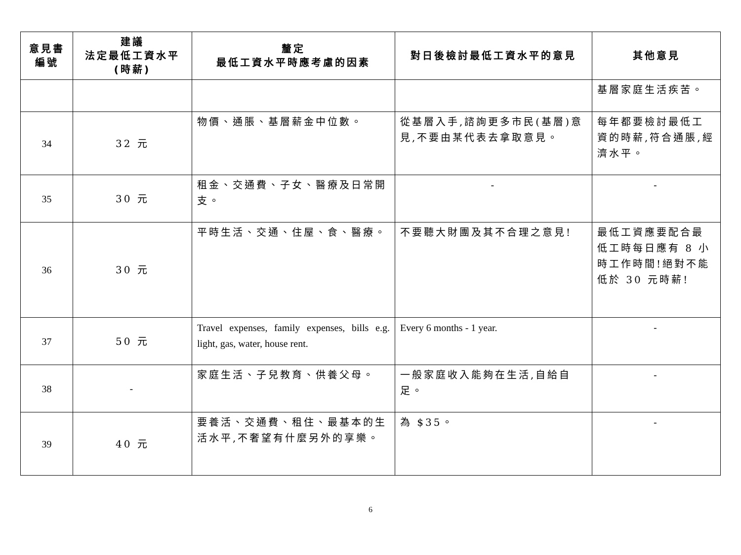| 意見書 編號 | 建議 法定最低工資水平 (時薪) | 釐定 最低工資水平時應考慮的因素 | 對日後檢討最低工資水平的意見 | 其他意見 |
| --- | --- | --- | --- | --- |
| | | | | 基層家庭生活疾苦。 |
| 34 | 32 元 | 物價、通脹、基層薪金中位數。 | 從基層入手,諮詢更多市民(基層)意見,不要由某代表去拿取意見。 | 每年都要檢討最低工資的時薪,符合通脹,經濟水平。 |
| 35 | 30 元 | 租金、交通費、子女、醫療及日常開支。 | - | - |
| 36 | 30 元 | 平時生活、交通、住屋、食、醫療。 | 不要聽大財團及其不合理之意見! | 最低工資應要配合最低工時每日應有 8 小時工作時間!絕對不能低於 30 元時薪! |
| 37 | 50 元 | Travel expenses, family expenses, bills e.g. light, gas, water, house rent. | Every 6 months - 1 year. | - |
| 38 | - | 家庭生活、子兒教育、供養父母。 | 一般家庭收入能夠在生活,自給自足。 | - |
| 39 | 40 元 | 要養活、交通費、租住、最基本的生活水平,不奢望有什麼另外的享樂。 | 為 $35。 | - |
6